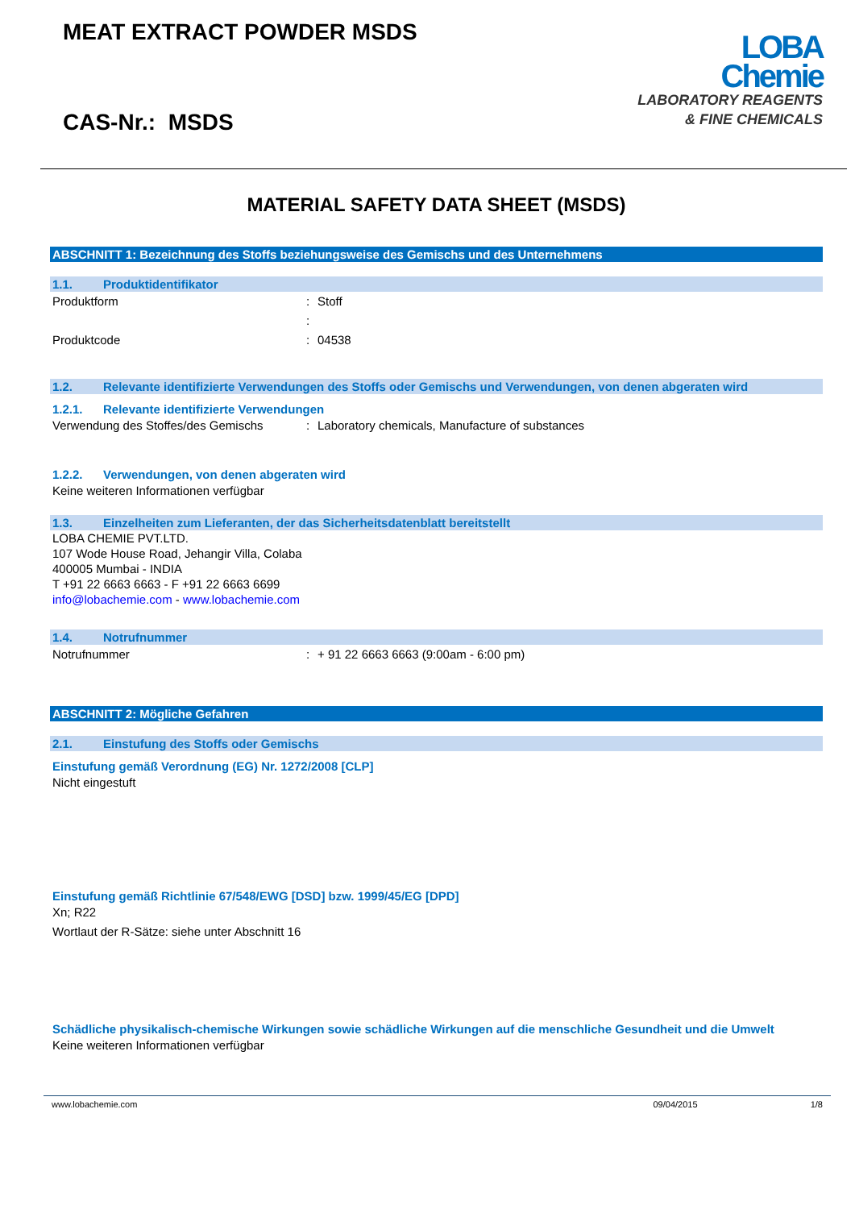MEAT EXTRACT POWDER MSDS
CAS-Nr.: MSDS
LOBA
Chemie
LABORATORY REAGENTS
& FINE CHEMICALS
MATERIAL SAFETY DATA SHEET (MSDS)
ABSCHNITT 1: Bezeichnung des Stoffs beziehungsweise des Gemischs und des Unternehmens
1.1. Produktidentifikator
Produktform : Stoff
:
Produktcode : 04538
1.2. Relevante identifizierte Verwendungen des Stoffs oder Gemischs und Verwendungen, von denen abgeraten wird
1.2.1. Relevante identifizierte Verwendungen
Verwendung des Stoffes/des Gemischs : Laboratory chemicals, Manufacture of substances
1.2.2. Verwendungen, von denen abgeraten wird
Keine weiteren Informationen verfügbar
1.3. Einzelheiten zum Lieferanten, der das Sicherheitsdatenblatt bereitstellt
LOBA CHEMIE PVT.LTD.
107 Wode House Road, Jehangir Villa, Colaba
400005 Mumbai - INDIA
T +91 22 6663 6663 - F +91 22 6663 6699
info@lobachemie.com - www.lobachemie.com
1.4. Notrufnummer
Notrufnummer : + 91 22 6663 6663 (9:00am - 6:00 pm)
ABSCHNITT 2: Mögliche Gefahren
2.1. Einstufung des Stoffs oder Gemischs
Einstufung gemäß Verordnung (EG) Nr. 1272/2008 [CLP]
Nicht eingestuft
Einstufung gemäß Richtlinie 67/548/EWG [DSD] bzw. 1999/45/EG [DPD]
Xn; R22
Wortlaut der R-Sätze: siehe unter Abschnitt 16
Schädliche physikalisch-chemische Wirkungen sowie schädliche Wirkungen auf die menschliche Gesundheit und die Umwelt
Keine weiteren Informationen verfügbar
www.lobachemie.com 09/04/2015 1/8